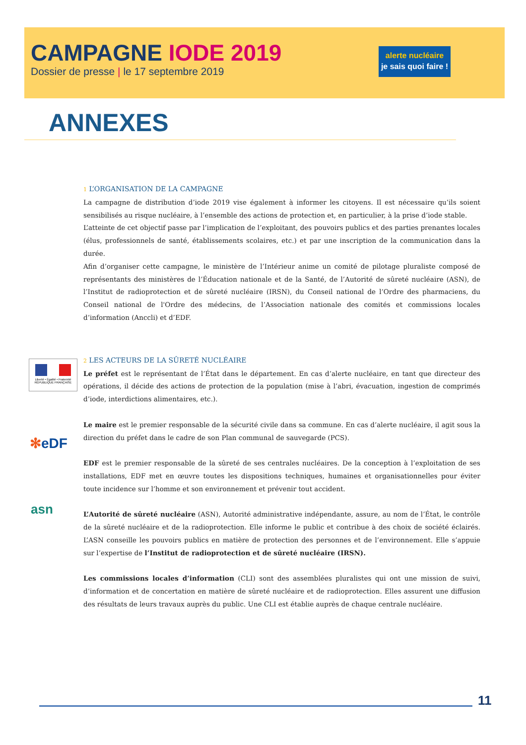CAMPAGNE IODE 2019
Dossier de presse | le 17 septembre 2019
alerte nucléaire
je sais quoi faire !
ANNEXES
Liberté • Égalité • Fraternité
RÉPUBLIQUE FRANÇAISE
✻eDF
asn
1 L’ORGANISATION DE LA CAMPAGNE
La campagne de distribution d’iode 2019 vise également à informer les citoyens. Il est nécessaire qu’ils soient sensibilisés au risque nucléaire, à l’ensemble des actions de protection et, en particulier, à la prise d’iode stable.
L’atteinte de cet objectif passe par l’implication de l’exploitant, des pouvoirs publics et des parties prenantes locales (élus, professionnels de santé, établissements scolaires, etc.) et par une inscription de la communication dans la durée.
Afin d’organiser cette campagne, le ministère de l’Intérieur anime un comité de pilotage pluraliste composé de représentants des ministères de l’Éducation nationale et de la Santé, de l’Autorité de sûreté nucléaire (ASN), de l’Institut de radioprotection et de sûreté nucléaire (IRSN), du Conseil national de l’Ordre des pharmaciens, du Conseil national de l'Ordre des médecins, de l’Association nationale des comités et commissions locales d’information (Anccli) et d’EDF.
2 LES ACTEURS DE LA SÛRETÉ NUCLÉAIRE
Le préfet est le représentant de l’État dans le département. En cas d’alerte nucléaire, en tant que directeur des opérations, il décide des actions de protection de la population (mise à l’abri, évacuation, ingestion de comprimés d’iode, interdictions alimentaires, etc.).
Le maire est le premier responsable de la sécurité civile dans sa commune. En cas d’alerte nucléaire, il agit sous la direction du préfet dans le cadre de son Plan communal de sauvegarde (PCS).
EDF est le premier responsable de la sûreté de ses centrales nucléaires. De la conception à l’exploitation de ses installations, EDF met en œuvre toutes les dispositions techniques, humaines et organisationnelles pour éviter toute incidence sur l’homme et son environnement et prévenir tout accident.
L’Autorité de sûreté nucléaire (ASN), Autorité administrative indépendante, assure, au nom de l’État, le contrôle de la sûreté nucléaire et de la radioprotection. Elle informe le public et contribue à des choix de société éclairés. L’ASN conseille les pouvoirs publics en matière de protection des personnes et de l’environnement. Elle s’appuie sur l’expertise de l’Institut de radioprotection et de sûreté nucléaire (IRSN).
Les commissions locales d’information (CLI) sont des assemblées pluralistes qui ont une mission de suivi, d’information et de concertation en matière de sûreté nucléaire et de radioprotection. Elles assurent une diffusion des résultats de leurs travaux auprès du public. Une CLI est établie auprès de chaque centrale nucléaire.
11